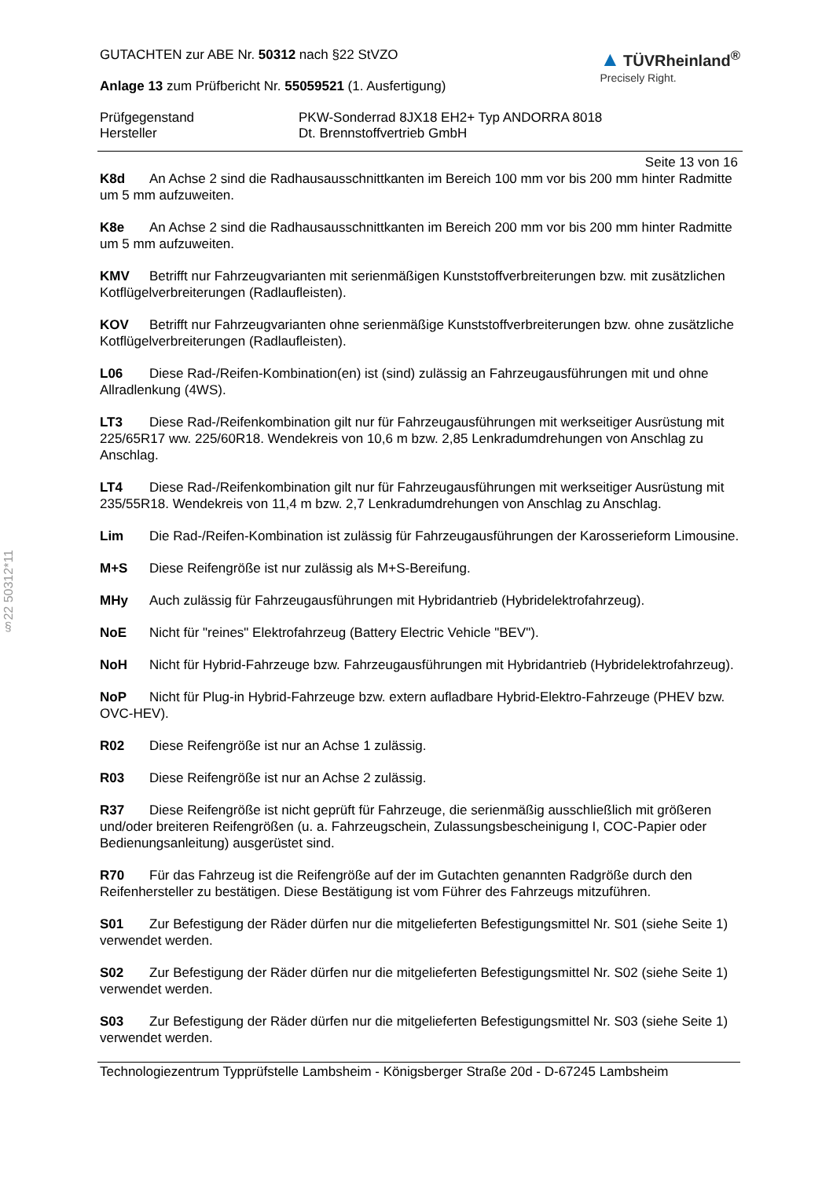§22 50312*11
▲ TÜVRheinland<sup>®</sup>
Precisely Right.
GUTACHTEN zur ABE Nr. 50312 nach §22 StVZO
Anlage 13 zum Prüfbericht Nr. 55059521 (1. Ausfertigung)
Prüfgegenstand
Hersteller
PKW-Sonderrad 8JX18 EH2+ Typ ANDORRA 8018
Dt. Brennstoffvertrieb GmbH
Seite 13 von 16
K8d An Achse 2 sind die Radhausausschnittkanten im Bereich 100 mm vor bis 200 mm hinter Radmitte um 5 mm aufzuweiten.
K8e An Achse 2 sind die Radhausausschnittkanten im Bereich 200 mm vor bis 200 mm hinter Radmitte um 5 mm aufzuweiten.
KMV Betrifft nur Fahrzeugvarianten mit serienmäßigen Kunststoffverbreiterungen bzw. mit zusätzlichen Kotflügelverbreiterungen (Radlaufleisten).
KOV Betrifft nur Fahrzeugvarianten ohne serienmäßige Kunststoffverbreiterungen bzw. ohne zusätzliche Kotflügelverbreiterungen (Radlaufleisten).
L06 Diese Rad-/Reifen-Kombination(en) ist (sind) zulässig an Fahrzeugausführungen mit und ohne Allradlenkung (4WS).
LT3 Diese Rad-/Reifenkombination gilt nur für Fahrzeugausführungen mit werkseitiger Ausrüstung mit 225/65R17 ww. 225/60R18. Wendekreis von 10,6 m bzw. 2,85 Lenkradumdrehungen von Anschlag zu Anschlag.
LT4 Diese Rad-/Reifenkombination gilt nur für Fahrzeugausführungen mit werkseitiger Ausrüstung mit 235/55R18. Wendekreis von 11,4 m bzw. 2,7 Lenkradumdrehungen von Anschlag zu Anschlag.
Lim Die Rad-/Reifen-Kombination ist zulässig für Fahrzeugausführungen der Karosserieform Limousine.
M+S Diese Reifengröße ist nur zulässig als M+S-Bereifung.
MHy Auch zulässig für Fahrzeugausführungen mit Hybridantrieb (Hybridelektrofahrzeug).
NoE Nicht für "reines" Elektrofahrzeug (Battery Electric Vehicle "BEV").
NoH Nicht für Hybrid-Fahrzeuge bzw. Fahrzeugausführungen mit Hybridantrieb (Hybridelektrofahrzeug).
NoP Nicht für Plug-in Hybrid-Fahrzeuge bzw. extern aufladbare Hybrid-Elektro-Fahrzeuge (PHEV bzw. OVC-HEV).
R02 Diese Reifengröße ist nur an Achse 1 zulässig.
R03 Diese Reifengröße ist nur an Achse 2 zulässig.
R37 Diese Reifengröße ist nicht geprüft für Fahrzeuge, die serienmäßig ausschließlich mit größeren und/oder breiteren Reifengrößen (u. a. Fahrzeugschein, Zulassungsbescheinigung I, COC-Papier oder Bedienungsanleitung) ausgerüstet sind.
R70 Für das Fahrzeug ist die Reifengröße auf der im Gutachten genannten Radgröße durch den Reifenhersteller zu bestätigen. Diese Bestätigung ist vom Führer des Fahrzeugs mitzuführen.
S01 Zur Befestigung der Räder dürfen nur die mitgelieferten Befestigungsmittel Nr. S01 (siehe Seite 1) verwendet werden.
S02 Zur Befestigung der Räder dürfen nur die mitgelieferten Befestigungsmittel Nr. S02 (siehe Seite 1) verwendet werden.
S03 Zur Befestigung der Räder dürfen nur die mitgelieferten Befestigungsmittel Nr. S03 (siehe Seite 1) verwendet werden.
Technologiezentrum Typprüfstelle Lambsheim - Königsberger Straße 20d - D-67245 Lambsheim